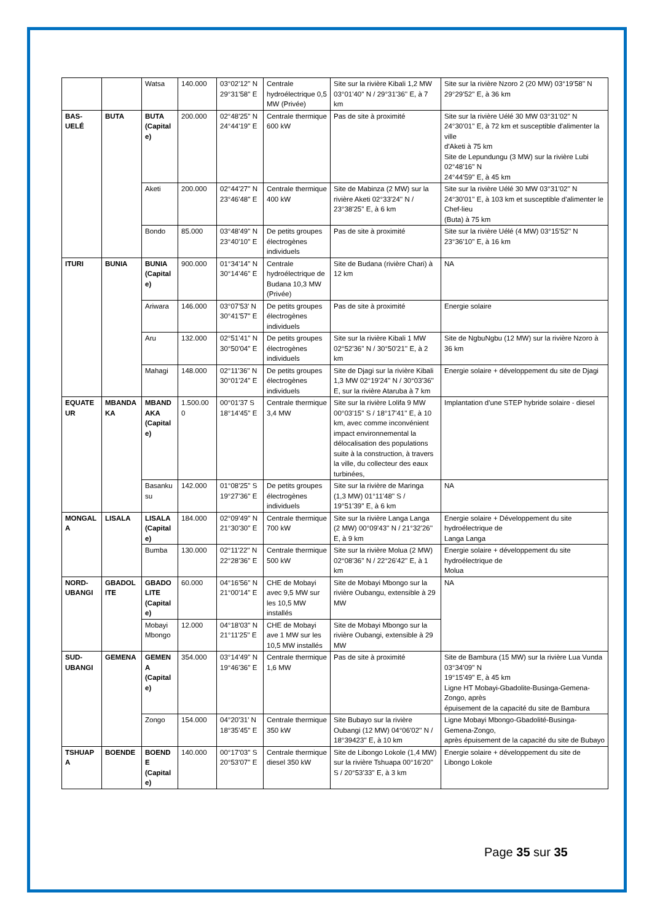| | | Watsa | 140.000 | 03°02'12'' N 29°31'58'' E | Centrale hydroélectrique 0,5 MW (Privée) | Site sur la rivière Kibali 1,2 MW 03°01'40'' N / 29°31'36'' E, à 7 km | Site sur la rivière Nzoro 2 (20 MW) 03°19'58'' N 29°29'52'' E, à 36 km |
| BAS-UELÉ | BUTA | BUTA (Capital e) | 200.000 | 02°48'25'' N 24°44'19'' E | Centrale thermique 600 kW | Pas de site à proximité | Site sur la rivière Uélé 30 MW 03°31'02'' N 24°30'01'' E, à 72 km et susceptible d'alimenter la ville d'Aketi à 75 km Site de Lepundungu (3 MW) sur la rivière Lubi 02°48'16'' N 24°44'59'' E, à 45 km |
| | | Aketi | 200.000 | 02°44'27'' N 23°46'48'' E | Centrale thermique 400 kW | Site de Mabinza (2 MW) sur la rivière Aketi 02°33'24'' N / 23°38'25'' E, à 6 km | Site sur la rivière Uélé 30 MW 03°31'02'' N 24°30'01'' E, à 103 km et susceptible d'alimenter le Chef-lieu (Buta) à 75 km |
| | | Bondo | 85.000 | 03°48'49'' N 23°40'10'' E | De petits groupes électrogènes individuels | Pas de site à proximité | Site sur la rivière Uélé (4 MW) 03°15'52'' N 23°36'10'' E, à 16 km |
| ITURI | BUNIA | BUNIA (Capital e) | 900.000 | 01°34'14'' N 30°14'46'' E | Centrale hydroélectrique de Budana 10,3 MW (Privée) | Site de Budana (rivière Chari) à 12 km | NA |
| | | Ariwara | 146.000 | 03°07'53' N 30°41'57'' E | De petits groupes électrogènes individuels | Pas de site à proximité | Energie solaire |
| | | Aru | 132.000 | 02°51'41'' N 30°50'04'' E | De petits groupes électrogènes individuels | Site sur la rivière Kibali 1 MW 02°52'36'' N / 30°50'21'' E, à 2 km | Site de NgbuNgbu (12 MW) sur la rivière Nzoro à 36 km |
| | | Mahagi | 148.000 | 02°11'36'' N 30°01'24'' E | De petits groupes électrogènes individuels | Site de Djagi sur la rivière Kibali 1,3 MW 02°19'24'' N / 30°03'36'' E, sur la rivière Ataruba à 7 km | Energie solaire + développement du site de Djagi |
| EQUATE UR | MBANDA KA | MBAND AKA (Capital e) | 1.500.00 0 | 00°01'37 S 18°14'45'' E | Centrale thermique 3,4 MW | Site sur la rivière Lolifa 9 MW 00°03'15'' S / 18°17'41'' E, à 10 km, avec comme inconvénient impact environnemental la délocalisation des populations suite à la construction, à travers la ville, du collecteur des eaux turbinées, | Implantation d'une STEP hybride solaire - diesel |
| | | Basanku su | 142.000 | 01°08'25'' S 19°27'36'' E | De petits groupes électrogènes individuels | Site sur la rivière de Maringa (1,3 MW) 01°11'48'' S / 19°51'39'' E, à 6 km | NA |
| MONGAL A | LISALA | LISALA (Capital e) | 184.000 | 02°09'49'' N 21°30'30'' E | Centrale thermique 700 kW | Site sur la rivière Langa Langa (2 MW) 00°09'43'' N / 21°32'26'' E, à 9 km | Energie solaire + Développement du site hydroélectrique de Langa Langa |
| | | Bumba | 130.000 | 02°11'22'' N 22°28'36'' E | Centrale thermique 500 kW | Site sur la rivière Molua (2 MW) 02°08'36'' N / 22°26'42'' E, à 1 km | Energie solaire + développement du site hydroélectrique de Molua |
| NORD-UBANGI | GBADOL ITE | GBADO LITE (Capital e) | 60.000 | 04°16'56'' N 21°00'14'' E | CHE de Mobayi avec 9,5 MW sur les 10,5 MW installés | Site de Mobayi Mbongo sur la rivière Oubangu, extensible à 29 MW | NA |
| | | Mobayi Mbongo | 12.000 | 04°18'03'' N 21°11'25'' E | CHE de Mobayi ave 1 MW sur les 10,5 MW installés | Site de Mobayi Mbongo sur la rivière Oubangi, extensible à 29 MW | |
| SUD-UBANGI | GEMENA | GEMEN A (Capital e) | 354.000 | 03°14'49'' N 19°46'36'' E | Centrale thermique 1,6 MW | Pas de site à proximité | Site de Bambura (15 MW) sur la rivière Lua Vunda 03°34'09'' N 19°15'49'' E, à 45 km Ligne HT Mobayi-Gbadolite-Businga-Gemena-Zongo, après épuisement de la capacité du site de Bambura |
| | | Zongo | 154.000 | 04°20'31' N 18°35'45'' E | Centrale thermique 350 kW | Site Bubayo sur la rivière Oubangi (12 MW) 04°06'02'' N / 18°39423'' E, à 10 km | Ligne Mobayi Mbongo-Gbadolité-Businga-Gemena-Zongo, après épuisement de la capacité du site de Bubayo |
| TSHUAP A | BOENDE | BOEND E (Capital e) | 140.000 | 00°17'03'' S 20°53'07'' E | Centrale thermique diesel 350 kW | Site de Libongo Lokole (1,4 MW) sur la rivière Tshuapa 00°16'20'' S / 20°53'33'' E, à 3 km | Energie solaire + développement du site de Libongo Lokole |
Page 35 sur 35